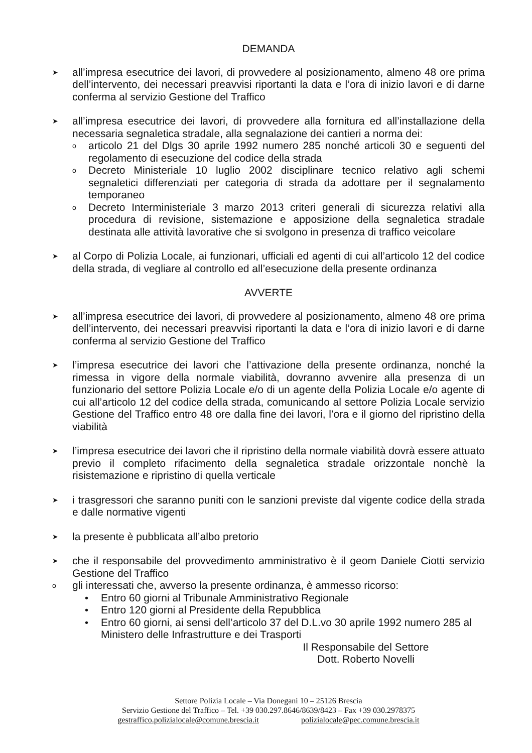DEMANDA
➤
all’impresa esecutrice dei lavori, di provvedere al posizionamento, almeno 48 ore prima dell’intervento, dei necessari preavvisi riportanti la data e l’ora di inizio lavori e di darne conferma al servizio Gestione del Traffico
➤
all’impresa esecutrice dei lavori, di provvedere alla fornitura ed all’installazione della necessaria segnaletica stradale, alla segnalazione dei cantieri a norma dei:
o
articolo 21 del Dlgs 30 aprile 1992 numero 285 nonché articoli 30 e seguenti del regolamento di esecuzione del codice della strada
o
Decreto Ministeriale 10 luglio 2002 disciplinare tecnico relativo agli schemi segnaletici differenziati per categoria di strada da adottare per il segnalamento temporaneo
o
Decreto Interministeriale 3 marzo 2013 criteri generali di sicurezza relativi alla procedura di revisione, sistemazione e apposizione della segnaletica stradale destinata alle attività lavorative che si svolgono in presenza di traffico veicolare
➤
al Corpo di Polizia Locale, ai funzionari, ufficiali ed agenti di cui all’articolo 12 del codice della strada, di vegliare al controllo ed all’esecuzione della presente ordinanza
AVVERTE
➤
all’impresa esecutrice dei lavori, di provvedere al posizionamento, almeno 48 ore prima dell’intervento, dei necessari preavvisi riportanti la data e l’ora di inizio lavori e di darne conferma al servizio Gestione del Traffico
➤
l’impresa esecutrice dei lavori che l’attivazione della presente ordinanza, nonché la rimessa in vigore della normale viabilità, dovranno avvenire alla presenza di un funzionario del settore Polizia Locale e/o di un agente della Polizia Locale e/o agente di cui all’articolo 12 del codice della strada, comunicando al settore Polizia Locale servizio Gestione del Traffico entro 48 ore dalla fine dei lavori, l’ora e il giorno del ripristino della viabilità
➤
l’impresa esecutrice dei lavori che il ripristino della normale viabilità dovrà essere attuato previo il completo rifacimento della segnaletica stradale orizzontale nonchè la risistemazione e ripristino di quella verticale
➤
i trasgressori che saranno puniti con le sanzioni previste dal vigente codice della strada e dalle normative vigenti
➤
la presente è pubblicata all’albo pretorio
➤
che il responsabile del provvedimento amministrativo è il geom Daniele Ciotti servizio Gestione del Traffico
o
gli interessati che, avverso la presente ordinanza, è ammesso ricorso:
• Entro 60 giorni al Tribunale Amministrativo Regionale
• Entro 120 giorni al Presidente della Repubblica
• Entro 60 giorni, ai sensi dell’articolo 37 del D.L.vo 30 aprile 1992 numero 285 al Ministero delle Infrastrutture e dei Trasporti
Il Responsabile del Settore
Dott. Roberto Novelli
Settore Polizia Locale – Via Donegani 10 – 25126 Brescia
Servizio Gestione del Traffico – Tel. +39 030.297.8646/8639/8423 – Fax +39 030.2978375
gestraffico.polizialocale@comune.brescia.it polizialocale@pec.comune.brescia.it